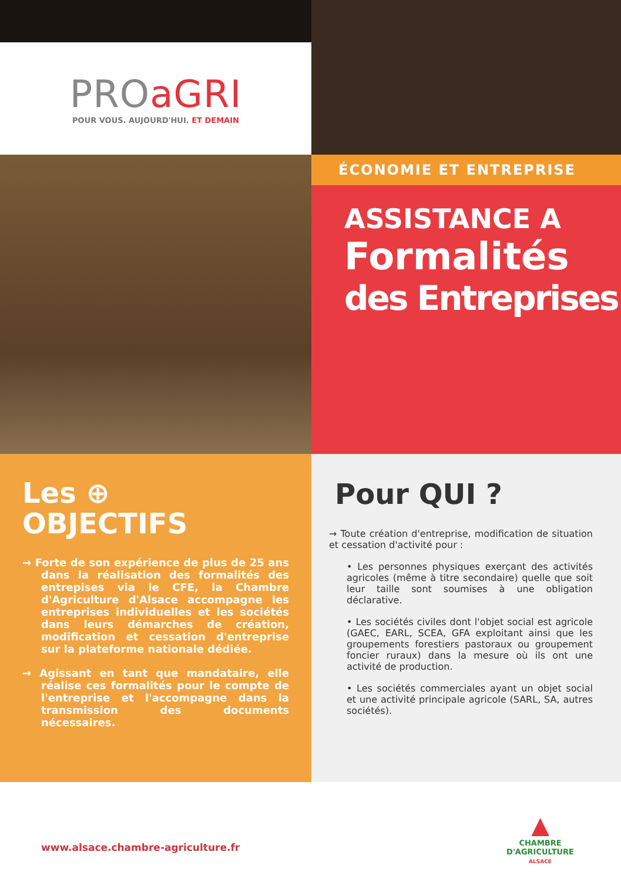PROaGRI
POUR VOUS. AUJOURD'HUI. ET DEMAIN
ÉCONOMIE ET ENTREPRISE
ASSISTANCE A
Formalités
des Entreprises
Les ⊕
OBJECTIFS
→ Forte de son expérience de plus de 25 ans dans la réalisation des formalités des entrepises via le CFE, la Chambre d'Agriculture d'Alsace accompagne les entreprises individuelles et les sociétés dans leurs démarches de création, modification et cessation d'entreprise sur la plateforme nationale dédiée.
→ Agissant en tant que mandataire, elle réalise ces formalités pour le compte de l'entreprise et l'accompagne dans la transmission des documents nécessaires.
Pour QUI ?
→ Toute création d'entreprise, modification de situation et cessation d'activité pour :
• Les personnes physiques exerçant des activités agricoles (même à titre secondaire) quelle que soit leur taille sont soumises à une obligation déclarative.
• Les sociétés civiles dont l'objet social est agricole (GAEC, EARL, SCEA, GFA exploitant ainsi que les groupements forestiers pastoraux ou groupement foncier ruraux) dans la mesure où ils ont une activité de production.
• Les sociétés commerciales ayant un objet social et une activité principale agricole (SARL, SA, autres sociétés).
www.alsace.chambre-agriculture.fr
▲
CHAMBRE
D'AGRICULTURE
ALSACE